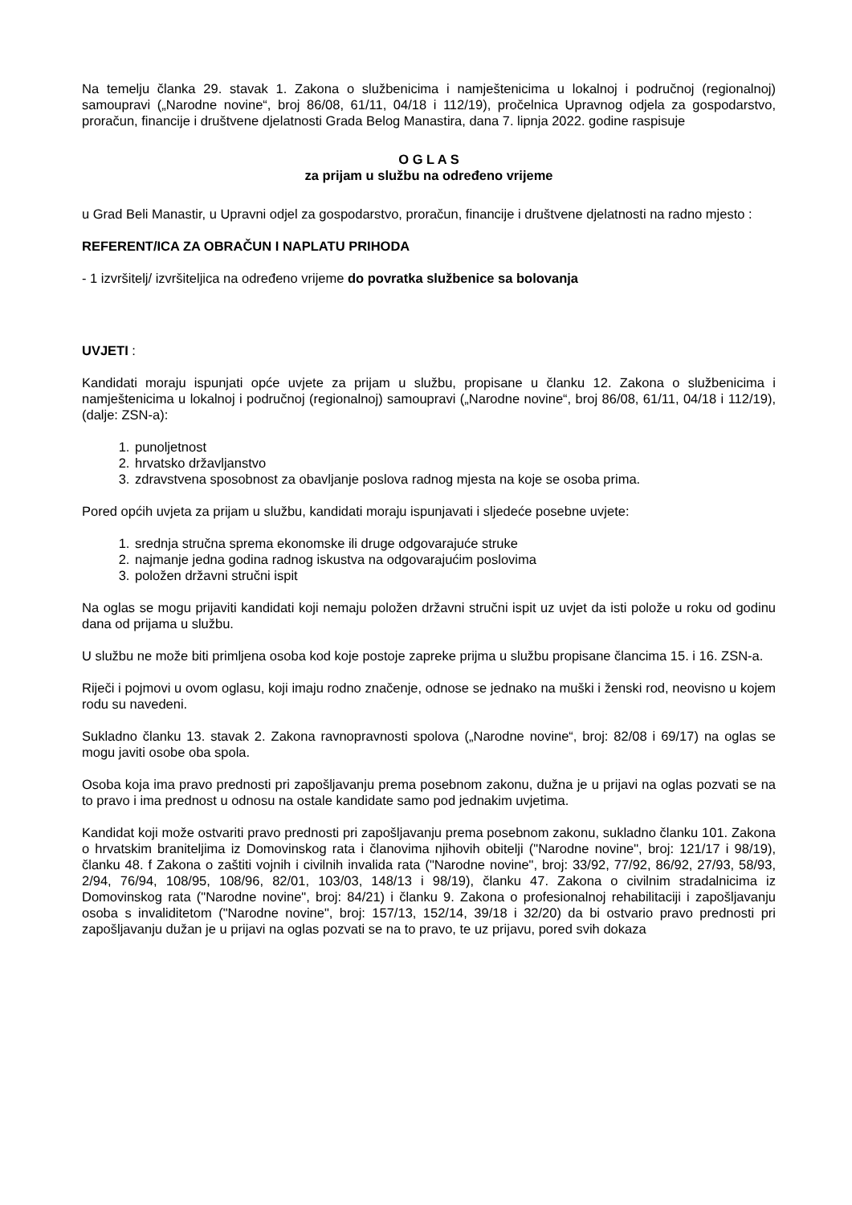Na temelju članka 29. stavak 1. Zakona o službenicima i namještenicima u lokalnoj i područnoj (regionalnoj) samoupravi („Narodne novine“, broj 86/08, 61/11, 04/18 i 112/19), pročelnica Upravnog odjela za gospodarstvo, proračun, financije i društvene djelatnosti Grada Belog Manastira, dana 7. lipnja 2022. godine raspisuje
O G L A S
za prijam u službu na određeno vrijeme
u Grad Beli Manastir, u Upravni odjel za gospodarstvo, proračun, financije i društvene djelatnosti na radno mjesto :
REFERENT/ICA ZA OBRAČUN I NAPLATU PRIHODA
- 1 izvršitelj/ izvršiteljica na određeno vrijeme do povratka službenice sa bolovanja
UVJETI :
Kandidati moraju ispunjati opće uvjete za prijam u službu, propisane u članku 12. Zakona o službenicima i namještenicima u lokalnoj i područnoj (regionalnoj) samoupravi („Narodne novine“, broj 86/08, 61/11, 04/18 i 112/19), (dalje: ZSN-a):
1. punoljetnost
2. hrvatsko državljanstvo
3. zdravstvena sposobnost za obavljanje poslova radnog mjesta na koje se osoba prima.
Pored općih uvjeta za prijam u službu, kandidati moraju ispunjavati i sljedeće posebne uvjete:
1. srednja stručna sprema ekonomske ili druge odgovarajuće struke
2. najmanje jedna godina radnog iskustva na odgovarajućim poslovima
3. položen državni stručni ispit
Na oglas se mogu prijaviti kandidati koji nemaju položen državni stručni ispit uz uvjet da isti polože u roku od godinu dana od prijama u službu.
U službu ne može biti primljena osoba kod koje postoje zapreke prijma u službu propisane člancima 15. i 16. ZSN-a.
Riječi i pojmovi u ovom oglasu, koji imaju rodno značenje, odnose se jednako na muški i ženski rod, neovisno u kojem rodu su navedeni.
Sukladno članku 13. stavak 2. Zakona ravnopravnosti spolova („Narodne novine“, broj: 82/08 i 69/17) na oglas se mogu javiti osobe oba spola.
Osoba koja ima pravo prednosti pri zapošljavanju prema posebnom zakonu, dužna je u prijavi na oglas pozvati se na to pravo i ima prednost u odnosu na ostale kandidate samo pod jednakim uvjetima.
Kandidat koji može ostvariti pravo prednosti pri zapošljavanju prema posebnom zakonu, sukladno članku 101. Zakona o hrvatskim braniteljima iz Domovinskog rata i članovima njihovih obitelji ("Narodne novine", broj: 121/17 i 98/19), članku 48. f Zakona o zaštiti vojnih i civilnih invalida rata ("Narodne novine", broj: 33/92, 77/92, 86/92, 27/93, 58/93, 2/94, 76/94, 108/95, 108/96, 82/01, 103/03, 148/13 i 98/19), članku 47. Zakona o civilnim stradalnicima iz Domovinskog rata ("Narodne novine", broj: 84/21) i članku 9. Zakona o profesionalnoj rehabilitaciji i zapošljavanju osoba s invaliditetom ("Narodne novine", broj: 157/13, 152/14, 39/18 i 32/20) da bi ostvario pravo prednosti pri zapošljavanju dužan je u prijavi na oglas pozvati se na to pravo, te uz prijavu, pored svih dokaza